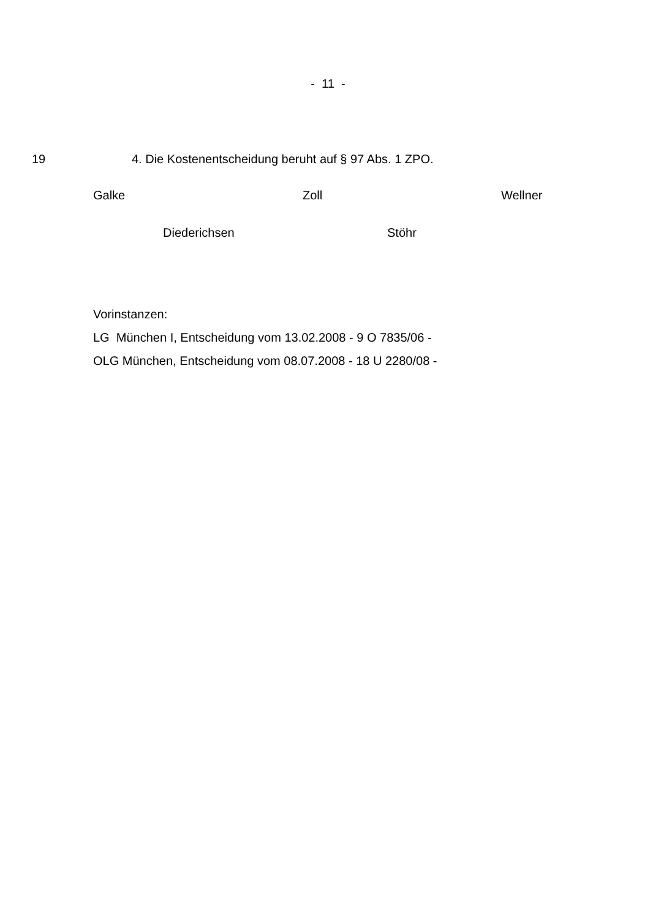- 11 -
19 4. Die Kostenentscheidung beruht auf § 97 Abs. 1 ZPO.
Galke Zoll Wellner
Diederichsen Stöhr
Vorinstanzen:
LG München I, Entscheidung vom 13.02.2008 - 9 O 7835/06 -
OLG München, Entscheidung vom 08.07.2008 - 18 U 2280/08 -